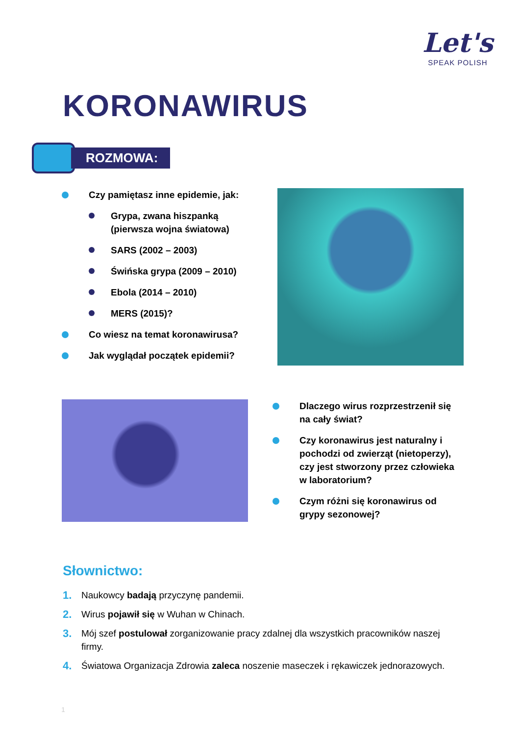Let's
SPEAK POLISH
KORONAWIRUS
ROZMOWA:
Czy pamiętasz inne epidemie, jak:
Grypa, zwana hiszpanką (pierwsza wojna światowa)
SARS (2002 – 2003)
Świńska grypa (2009 – 2010)
Ebola (2014 – 2010)
MERS (2015)?
Co wiesz na temat koronawirusa?
Jak wyglądał początek epidemii?
Dlaczego wirus rozprzestrzenił się na cały świat?
Czy koronawirus jest naturalny i pochodzi od zwierząt (nietoperzy), czy jest stworzony przez człowieka w laboratorium?
Czym różni się koronawirus od grypy sezonowej?
Słownictwo:
1. Naukowcy badają przyczynę pandemii.
2. Wirus pojawił się w Wuhan w Chinach.
3. Mój szef postulował zorganizowanie pracy zdalnej dla wszystkich pracowników naszej firmy.
4. Światowa Organizacja Zdrowia zaleca noszenie maseczek i rękawiczek jednorazowych.
1